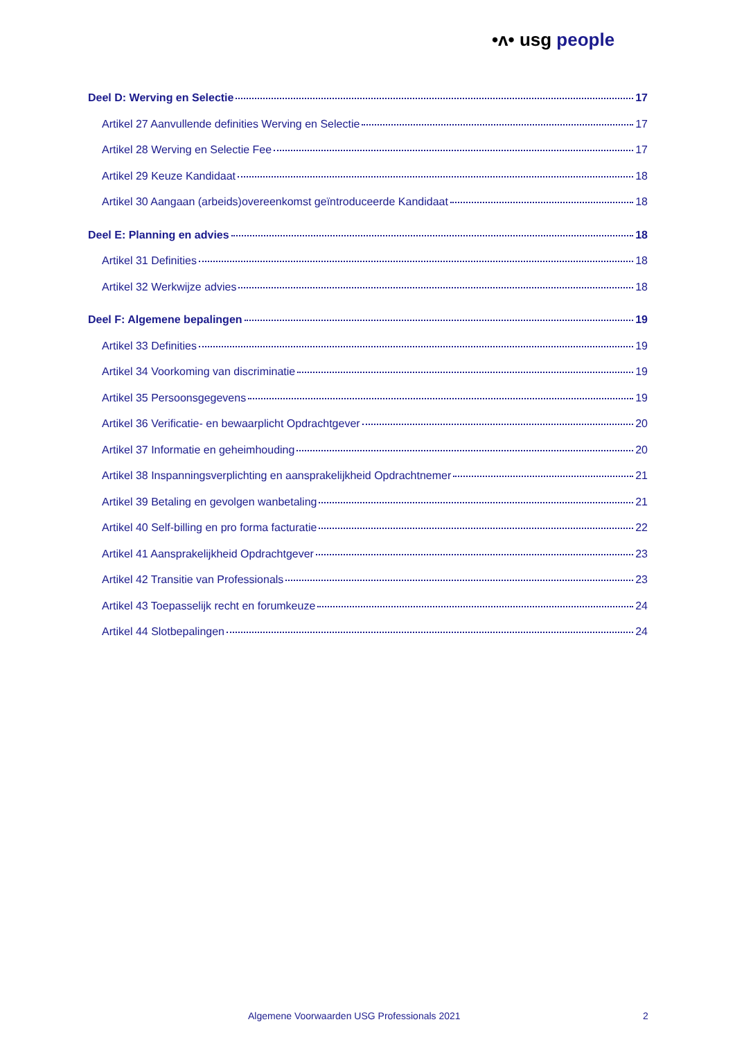•ᴧ• usg people
Deel D: Werving en Selectie 17
Artikel 27 Aanvullende definities Werving en Selectie 17
Artikel 28 Werving en Selectie Fee 17
Artikel 29 Keuze Kandidaat 18
Artikel 30 Aangaan (arbeids)overeenkomst geïntroduceerde Kandidaat 18
Deel E: Planning en advies 18
Artikel 31 Definities 18
Artikel 32 Werkwijze advies 18
Deel F: Algemene bepalingen 19
Artikel 33 Definities 19
Artikel 34 Voorkoming van discriminatie 19
Artikel 35 Persoonsgegevens 19
Artikel 36 Verificatie- en bewaarplicht Opdrachtgever 20
Artikel 37 Informatie en geheimhouding 20
Artikel 38 Inspanningsverplichting en aansprakelijkheid Opdrachtnemer 21
Artikel 39 Betaling en gevolgen wanbetaling 21
Artikel 40 Self-billing en pro forma facturatie 22
Artikel 41 Aansprakelijkheid Opdrachtgever 23
Artikel 42 Transitie van Professionals 23
Artikel 43 Toepasselijk recht en forumkeuze 24
Artikel 44 Slotbepalingen 24
Algemene Voorwaarden USG Professionals 2021
2